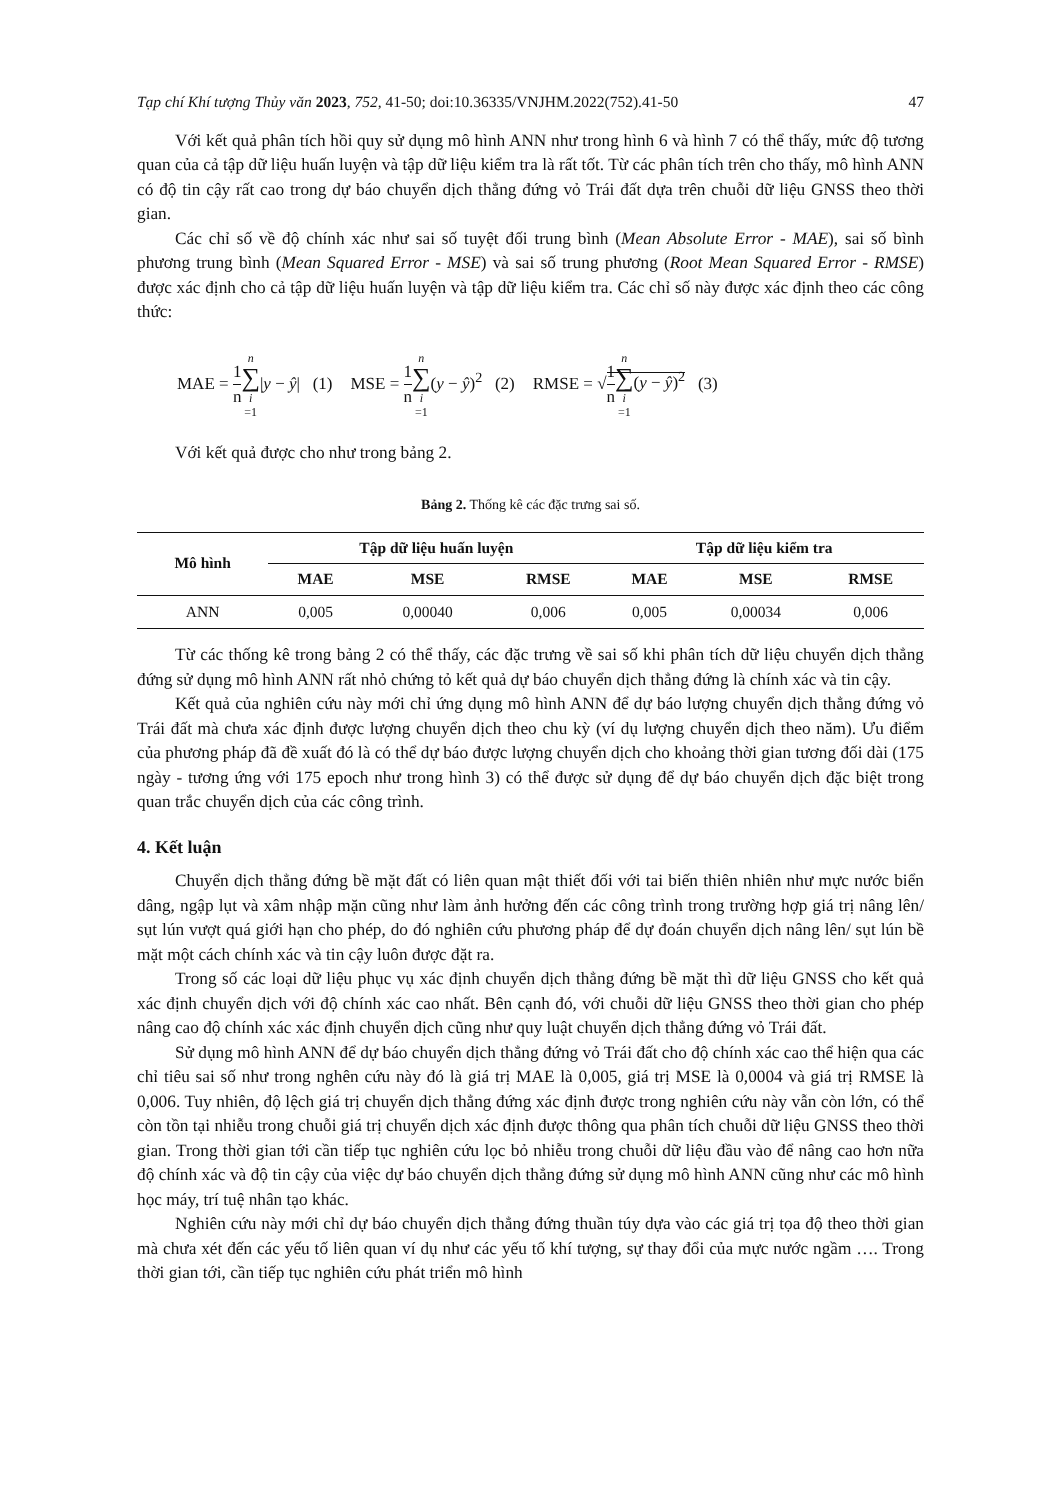Tạp chí Khí tượng Thủy văn 2023, 752, 41-50; doi:10.36335/VNJHM.2022(752).41-50 47
Với kết quả phân tích hồi quy sử dụng mô hình ANN như trong hình 6 và hình 7 có thể thấy, mức độ tương quan của cả tập dữ liệu huấn luyện và tập dữ liệu kiểm tra là rất tốt. Từ các phân tích trên cho thấy, mô hình ANN có độ tin cậy rất cao trong dự báo chuyển dịch thẳng đứng vỏ Trái đất dựa trên chuỗi dữ liệu GNSS theo thời gian.
Các chỉ số về độ chính xác như sai số tuyệt đối trung bình (Mean Absolute Error - MAE), sai số bình phương trung bình (Mean Squared Error - MSE) và sai số trung phương (Root Mean Squared Error - RMSE) được xác định cho cả tập dữ liệu huấn luyện và tập dữ liệu kiểm tra. Các chỉ số này được xác định theo các công thức:
MAE = 1 n n ∑ i =1|y − ŷ| (1) MSE = 1 n n ∑ i =1(y − ŷ)<sup>2</sup> (2) RMSE = √1 n n ∑ i =1(y − ŷ)<sup>2</sup> (3)
Với kết quả được cho như trong bảng 2.
Bảng 2. Thống kê các đặc trưng sai số.
| Mô hình | Tập dữ liệu huấn luyện | | | Tập dữ liệu kiểm tra | | |
| --- | --- | --- | --- | --- | --- | --- |
| | MAE | MSE | RMSE | MAE | MSE | RMSE |
| ANN | 0,005 | 0,00040 | 0,006 | 0,005 | 0,00034 | 0,006 |
Từ các thống kê trong bảng 2 có thể thấy, các đặc trưng về sai số khi phân tích dữ liệu chuyển dịch thẳng đứng sử dụng mô hình ANN rất nhỏ chứng tỏ kết quả dự báo chuyển dịch thẳng đứng là chính xác và tin cậy.
Kết quả của nghiên cứu này mới chỉ ứng dụng mô hình ANN để dự báo lượng chuyển dịch thẳng đứng vỏ Trái đất mà chưa xác định được lượng chuyển dịch theo chu kỳ (ví dụ lượng chuyển dịch theo năm). Ưu điểm của phương pháp đã đề xuất đó là có thể dự báo được lượng chuyển dịch cho khoảng thời gian tương đối dài (175 ngày - tương ứng với 175 epoch như trong hình 3) có thể được sử dụng để dự báo chuyển dịch đặc biệt trong quan trắc chuyển dịch của các công trình.
4. Kết luận
Chuyển dịch thẳng đứng bề mặt đất có liên quan mật thiết đối với tai biến thiên nhiên như mực nước biển dâng, ngập lụt và xâm nhập mặn cũng như làm ảnh hưởng đến các công trình trong trường hợp giá trị nâng lên/ sụt lún vượt quá giới hạn cho phép, do đó nghiên cứu phương pháp để dự đoán chuyển dịch nâng lên/ sụt lún bề mặt một cách chính xác và tin cậy luôn được đặt ra.
Trong số các loại dữ liệu phục vụ xác định chuyển dịch thẳng đứng bề mặt thì dữ liệu GNSS cho kết quả xác định chuyển dịch với độ chính xác cao nhất. Bên cạnh đó, với chuỗi dữ liệu GNSS theo thời gian cho phép nâng cao độ chính xác xác định chuyển dịch cũng như quy luật chuyển dịch thẳng đứng vỏ Trái đất.
Sử dụng mô hình ANN để dự báo chuyển dịch thẳng đứng vỏ Trái đất cho độ chính xác cao thể hiện qua các chỉ tiêu sai số như trong nghên cứu này đó là giá trị MAE là 0,005, giá trị MSE là 0,0004 và giá trị RMSE là 0,006. Tuy nhiên, độ lệch giá trị chuyển dịch thẳng đứng xác định được trong nghiên cứu này vẫn còn lớn, có thể còn tồn tại nhiễu trong chuỗi giá trị chuyển dịch xác định được thông qua phân tích chuỗi dữ liệu GNSS theo thời gian. Trong thời gian tới cần tiếp tục nghiên cứu lọc bỏ nhiễu trong chuỗi dữ liệu đầu vào để nâng cao hơn nữa độ chính xác và độ tin cậy của việc dự báo chuyển dịch thẳng đứng sử dụng mô hình ANN cũng như các mô hình học máy, trí tuệ nhân tạo khác.
Nghiên cứu này mới chỉ dự báo chuyển dịch thẳng đứng thuần túy dựa vào các giá trị tọa độ theo thời gian mà chưa xét đến các yếu tố liên quan ví dụ như các yếu tố khí tượng, sự thay đổi của mực nước ngầm …. Trong thời gian tới, cần tiếp tục nghiên cứu phát triển mô hình